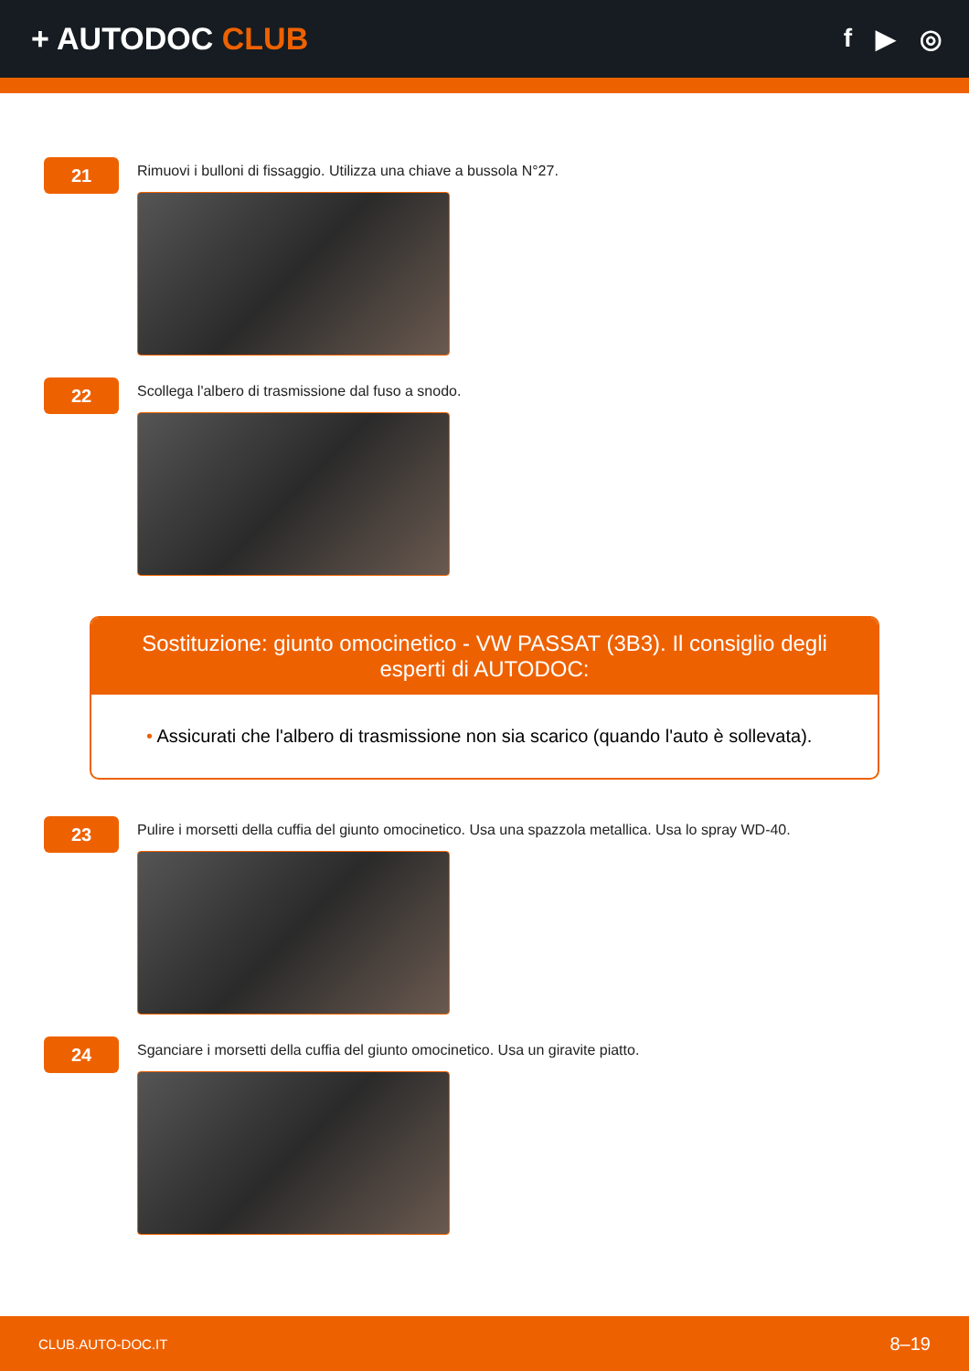+ AUTODOC CLUB
f ▶ ◎
21
Rimuovi i bulloni di fissaggio. Utilizza una chiave a bussola N°27.
22
Scollega l'albero di trasmissione dal fuso a snodo.
Sostituzione: giunto omocinetico - VW PASSAT (3B3). Il consiglio degli esperti di AUTODOC:
• Assicurati che l'albero di trasmissione non sia scarico (quando l'auto è sollevata).
23
Pulire i morsetti della cuffia del giunto omocinetico. Usa una spazzola metallica. Usa lo spray WD-40.
24
Sganciare i morsetti della cuffia del giunto omocinetico. Usa un giravite piatto.
CLUB.AUTO-DOC.IT 8–19